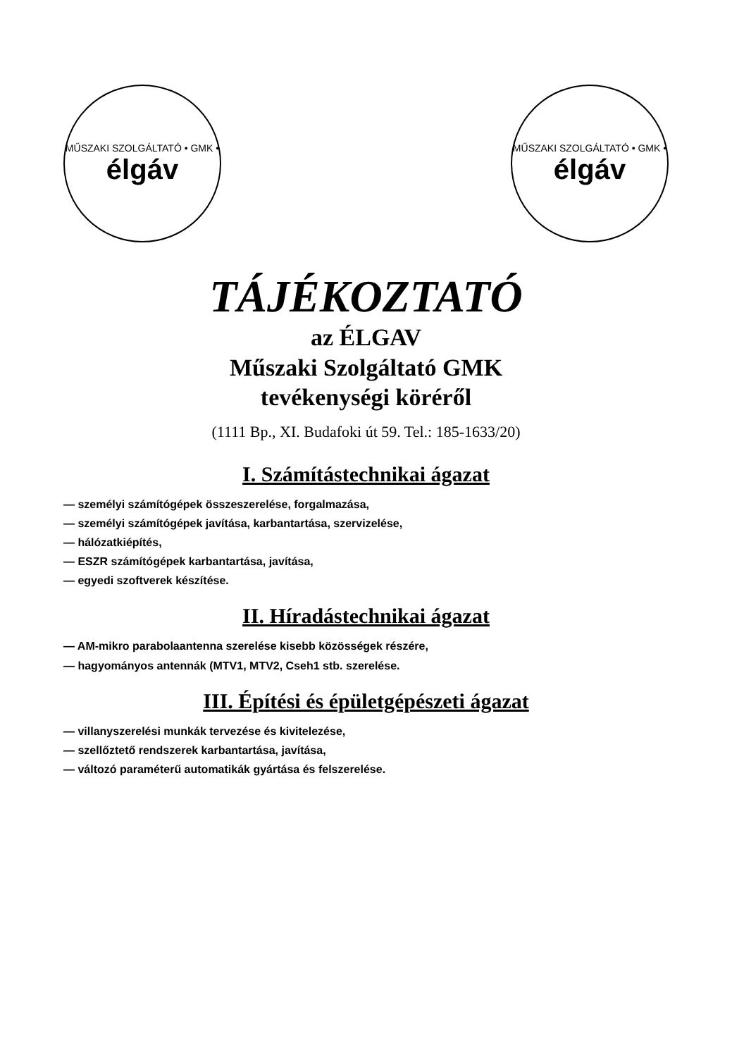MŰSZAKI SZOLGÁLTATÓ • GMK •
élgáv
MŰSZAKI SZOLGÁLTATÓ • GMK •
élgáv
TÁJÉKOZTATÓ
az ÉLGAV
Műszaki Szolgáltató GMK
tevékenységi köréről
(1111 Bp., XI. Budafoki út 59. Tel.: 185-1633/20)
I. Számítástechnikai ágazat
— személyi számítógépek összeszerelése, forgalmazása,
— személyi számítógépek javítása, karbantartása, szervizelése,
— hálózatkiépítés,
— ESZR számítógépek karbantartása, javítása,
— egyedi szoftverek készítése.
II. Híradástechnikai ágazat
— AM-mikro parabolaantenna szerelése kisebb közösségek részére,
— hagyományos antennák (MTV1, MTV2, Cseh1 stb. szerelése.
III. Építési és épületgépészeti ágazat
— villanyszerelési munkák tervezése és kivitelezése,
— szellőztető rendszerek karbantartása, javítása,
— változó paraméterű automatikák gyártása és felszerelése.